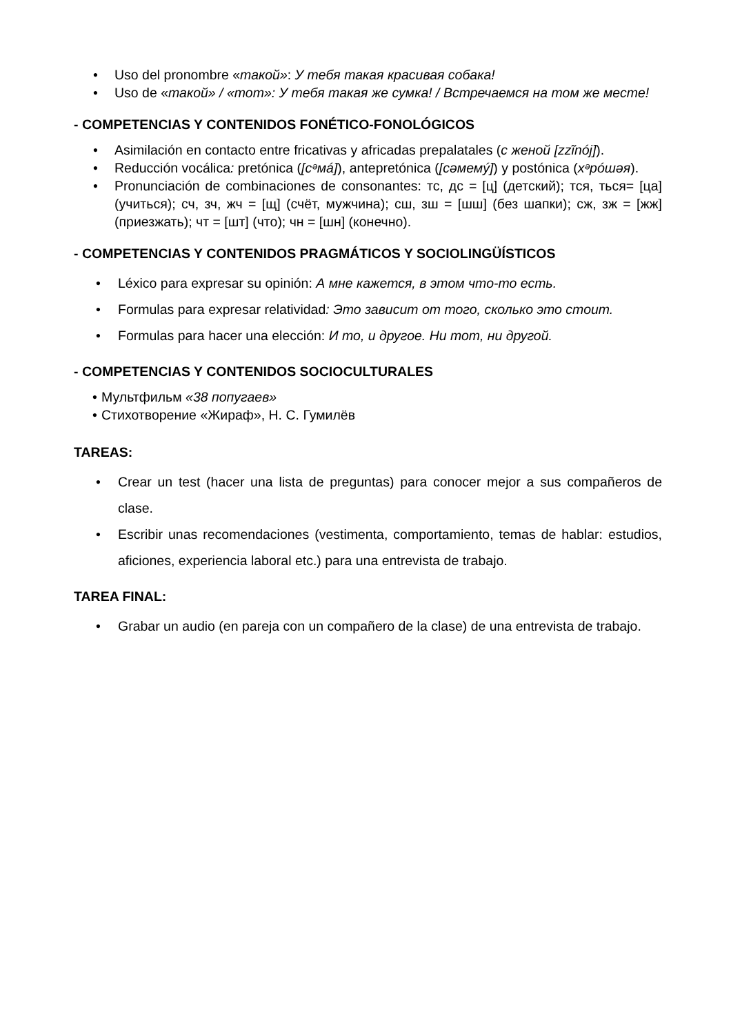• Uso del pronombre «такой»: У тебя такая красивая собака!
• Uso de «такой» / «тот»: У тебя такая же сумка! / Встречаемся на том же месте!
- COMPETENCIAS Y CONTENIDOS FONÉTICO-FONOLÓGICOS
• Asimilación en contacto entre fricativas y africadas prepalatales (с женой [zzĩnój]).
• Reducción vocálica: pretónica ([сᵊмá]), antepretónica ([сəмемý]) y postónica (хᵊрóшəя).
• Pronunciación de combinaciones de consonantes: тс, дс = [ц] (детский); тся, ться= [ца] (учиться); сч, зч, жч = [щ] (счёт, мужчина); сш, зш = [шш] (без шапки); сж, зж = [жж] (приезжать); чт = [шт] (что); чн = [шн] (конечно).
- COMPETENCIAS Y CONTENIDOS PRAGMÁTICOS Y SOCIOLINGÜÍSTICOS
• Léxico para expresar su opinión: А мне кажется, в этом что-то есть.
• Formulas para expresar relatividad: Это зависит от того, сколько это стоит.
• Formulas para hacer una elección: И то, и другое. Ни тот, ни другой.
- COMPETENCIAS Y CONTENIDOS SOCIOCULTURALES
• Мультфильм «38 попугаев»
• Стихотворение «Жираф», Н. С. Гумилёв
TAREAS:
• Crear un test (hacer una lista de preguntas) para conocer mejor a sus compañeros de clase.
• Escribir unas recomendaciones (vestimenta, comportamiento, temas de hablar: estudios, aficiones, experiencia laboral etc.) para una entrevista de trabajo.
TAREA FINAL:
• Grabar un audio (en pareja con un compañero de la clase) de una entrevista de trabajo.